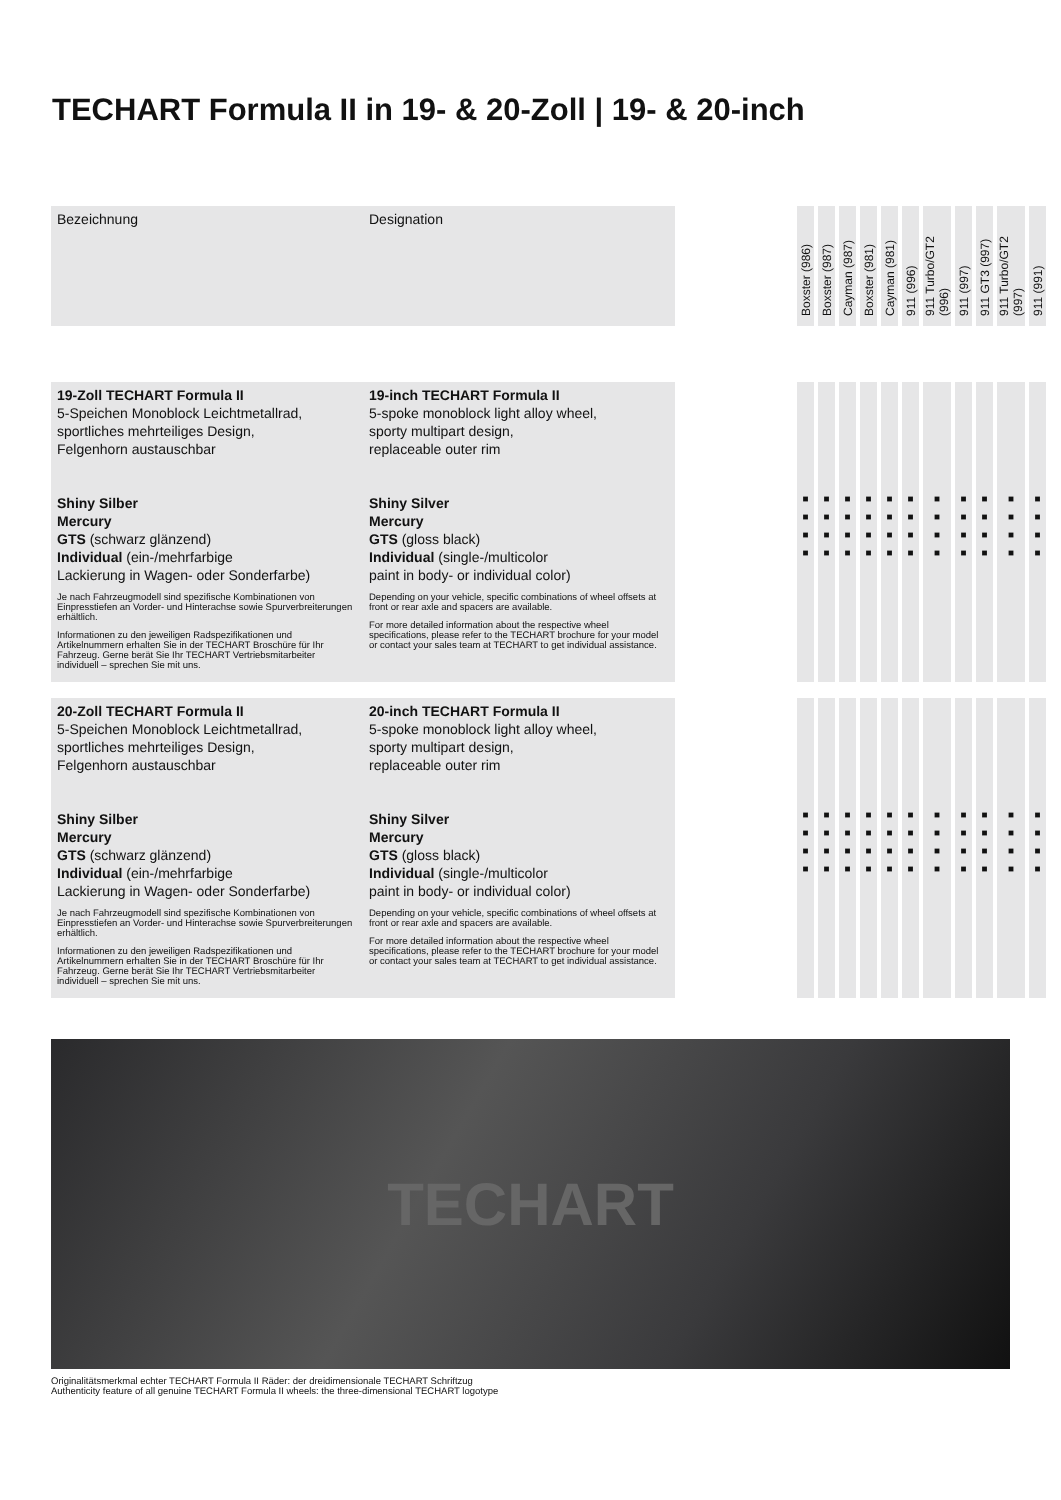TECHART Formula II in 19- & 20-Zoll | 19- & 20-inch
| Bezeichnung | Designation | | Boxster (986) | Boxster (987) | Cayman (987) | Boxster (981) | Cayman (981) | 911 (996) | 911 Turbo/GT2 (996) | 911 (997) | 911 GT3 (997) | 911 Turbo/GT2 (997) | 911 (991) |
| --- | --- | --- | --- | --- | --- | --- | --- | --- | --- | --- | --- | --- | --- |
| 19-Zoll TECHART Formula II 5-Speichen Monoblock Leichtmetallrad, sportliches mehrteiliges Design, Felgenhorn austauschbar Shiny Silber Mercury GTS (schwarz glänzend) Individual (ein-/mehrfarbige Lackierung in Wagen- oder Sonderfarbe) Je nach Fahrzeugmodell sind spezifische Kombinationen von Einpresstiefen an Vorder- und Hinterachse sowie Spurverbreiterungen erhältlich. Informationen zu den jeweiligen Radspezifikationen und Artikelnummern erhalten Sie in der TECHART Broschüre für Ihr Fahrzeug. Gerne berät Sie Ihr TECHART Vertriebsmitarbeiter individuell – sprechen Sie mit uns. | 19-inch TECHART Formula II 5-spoke monoblock light alloy wheel, sporty multipart design, replaceable outer rim Shiny Silver Mercury GTS (gloss black) Individual (single-/multicolor paint in body- or individual color) Depending on your vehicle, specific combinations of wheel offsets at front or rear axle and spacers are available. For more detailed information about the respective wheel specifications, please refer to the TECHART brochure for your model or contact your sales team at TECHART to get individual assistance. | | ■ ■ ■ ■ | ■ ■ ■ ■ | ■ ■ ■ ■ | ■ ■ ■ ■ | ■ ■ ■ ■ | ■ ■ ■ ■ | ■ ■ ■ ■ | ■ ■ ■ ■ | ■ ■ ■ ■ | ■ ■ ■ ■ | ■ ■ ■ ■ |
| 20-Zoll TECHART Formula II 5-Speichen Monoblock Leichtmetallrad, sportliches mehrteiliges Design, Felgenhorn austauschbar Shiny Silber Mercury GTS (schwarz glänzend) Individual (ein-/mehrfarbige Lackierung in Wagen- oder Sonderfarbe) Je nach Fahrzeugmodell sind spezifische Kombinationen von Einpresstiefen an Vorder- und Hinterachse sowie Spurverbreiterungen erhältlich. Informationen zu den jeweiligen Radspezifikationen und Artikelnummern erhalten Sie in der TECHART Broschüre für Ihr Fahrzeug. Gerne berät Sie Ihr TECHART Vertriebsmitarbeiter individuell – sprechen Sie mit uns. | 20-inch TECHART Formula II 5-spoke monoblock light alloy wheel, sporty multipart design, replaceable outer rim Shiny Silver Mercury GTS (gloss black) Individual (single-/multicolor paint in body- or individual color) Depending on your vehicle, specific combinations of wheel offsets at front or rear axle and spacers are available. For more detailed information about the respective wheel specifications, please refer to the TECHART brochure for your model or contact your sales team at TECHART to get individual assistance. | | ■ ■ ■ ■ | ■ ■ ■ ■ | ■ ■ ■ ■ | ■ ■ ■ ■ | ■ ■ ■ ■ | ■ ■ ■ ■ | ■ ■ ■ ■ | ■ ■ ■ ■ | ■ ■ ■ ■ | ■ ■ ■ ■ | ■ ■ ■ ■ |
TECHART
Originalitätsmerkmal echter TECHART Formula II Räder: der dreidimensionale TECHART Schriftzug
Authenticity feature of all genuine TECHART Formula II wheels: the three-dimensional TECHART logotype